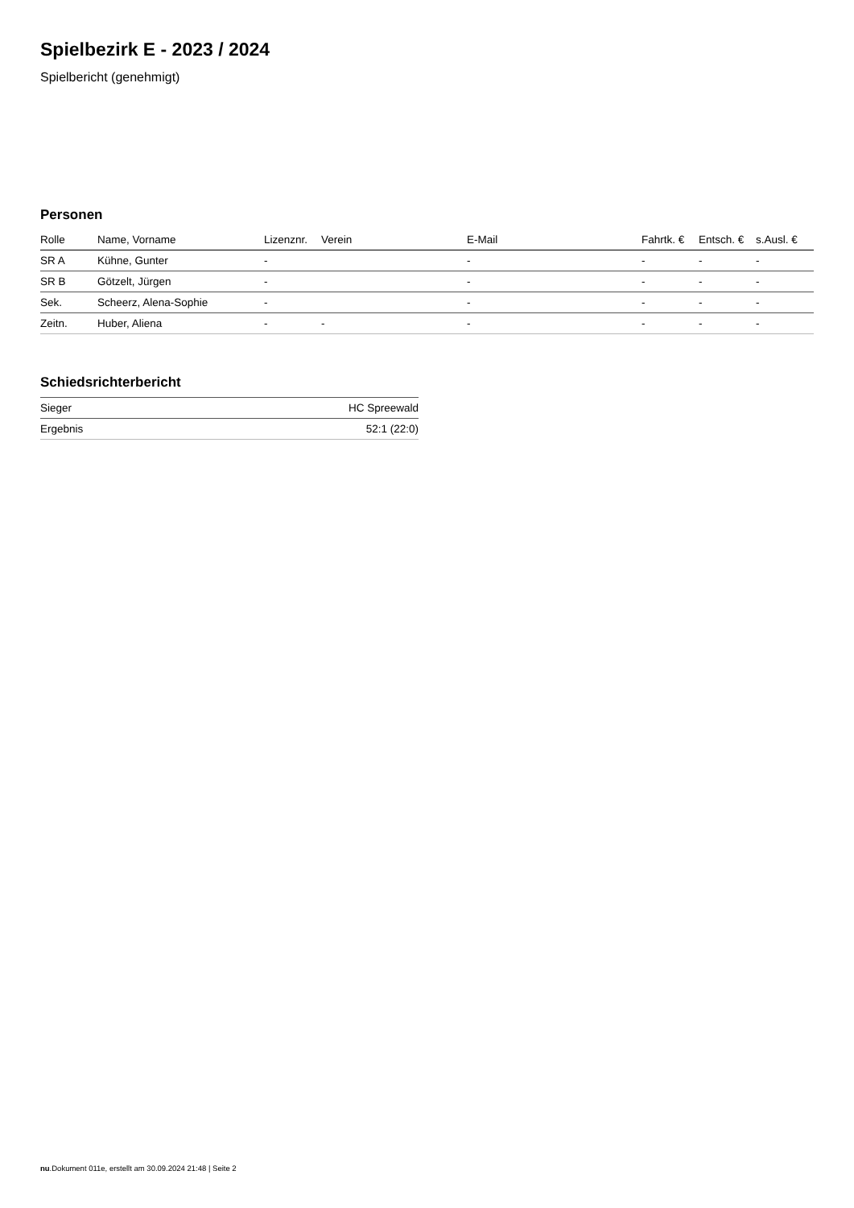Spielbezirk E - 2023 / 2024
Spielbericht (genehmigt)
Personen
| Rolle | Name, Vorname | Lizenznr. | Verein | E-Mail | Fahrtk. € | Entsch. € | s.Ausl. € |
| --- | --- | --- | --- | --- | --- | --- | --- |
| SR A | Kühne, Gunter | - | | - | - | - | - |
| SR B | Götzelt, Jürgen | - | | - | - | - | - |
| Sek. | Scheerz, Alena-Sophie | - | | - | - | - | - |
| Zeitn. | Huber, Aliena | - | - | - | - | - | - |
Schiedsrichterbericht
| Sieger | HC Spreewald |
| Ergebnis | 52:1 (22:0) |
nu.Dokument 011e, erstellt am 30.09.2024 21:48 | Seite 2